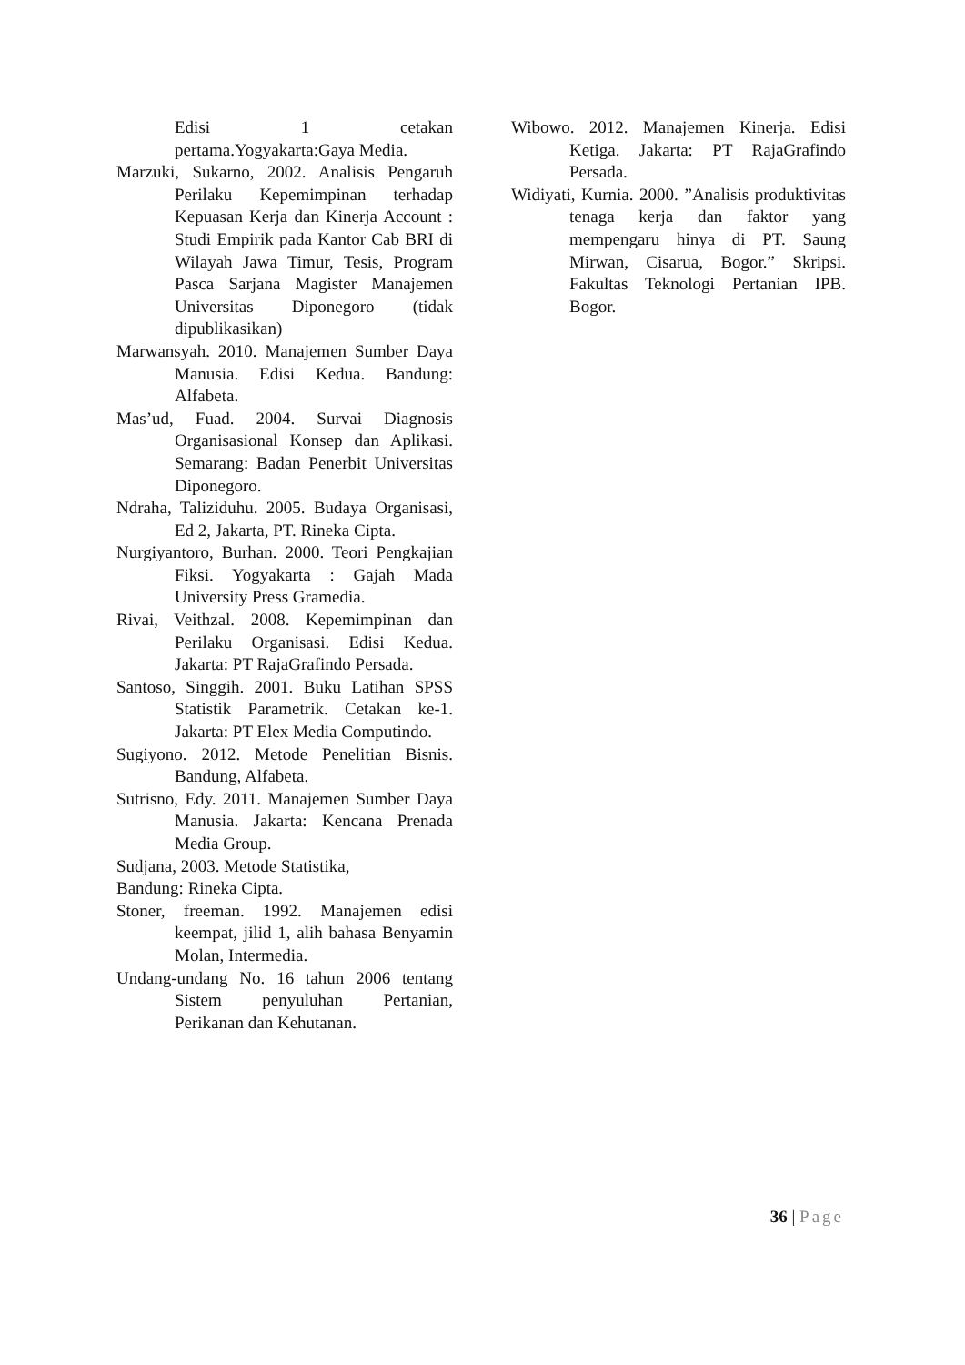Edisi 1 cetakan pertama.Yogyakarta:Gaya Media.
Marzuki, Sukarno, 2002. Analisis Pengaruh Perilaku Kepemimpinan terhadap Kepuasan Kerja dan Kinerja Account : Studi Empirik pada Kantor Cab BRI di Wilayah Jawa Timur, Tesis, Program Pasca Sarjana Magister Manajemen Universitas Diponegoro (tidak dipublikasikan)
Marwansyah. 2010. Manajemen Sumber Daya Manusia. Edisi Kedua. Bandung: Alfabeta.
Mas’ud, Fuad. 2004. Survai Diagnosis Organisasional Konsep dan Aplikasi. Semarang: Badan Penerbit Universitas Diponegoro.
Ndraha, Taliziduhu. 2005. Budaya Organisasi, Ed 2, Jakarta, PT. Rineka Cipta.
Nurgiyantoro, Burhan. 2000. Teori Pengkajian Fiksi. Yogyakarta : Gajah Mada University Press Gramedia.
Rivai, Veithzal. 2008. Kepemimpinan dan Perilaku Organisasi. Edisi Kedua. Jakarta: PT RajaGrafindo Persada.
Santoso, Singgih. 2001. Buku Latihan SPSS Statistik Parametrik. Cetakan ke-1. Jakarta: PT Elex Media Computindo.
Sugiyono. 2012. Metode Penelitian Bisnis. Bandung, Alfabeta.
Sutrisno, Edy. 2011. Manajemen Sumber Daya Manusia. Jakarta: Kencana Prenada Media Group.
Sudjana, 2003. Metode Statistika,
Bandung: Rineka Cipta.
Stoner, freeman. 1992. Manajemen edisi keempat, jilid 1, alih bahasa Benyamin Molan, Intermedia.
Undang-undang No. 16 tahun 2006 tentang Sistem penyuluhan Pertanian, Perikanan dan Kehutanan.
Wibowo. 2012. Manajemen Kinerja. Edisi Ketiga. Jakarta: PT RajaGrafindo Persada.
Widiyati, Kurnia. 2000. ”Analisis produktivitas tenaga kerja dan faktor yang mempengaru hinya di PT. Saung Mirwan, Cisarua, Bogor.” Skripsi. Fakultas Teknologi Pertanian IPB. Bogor.
36 | Page